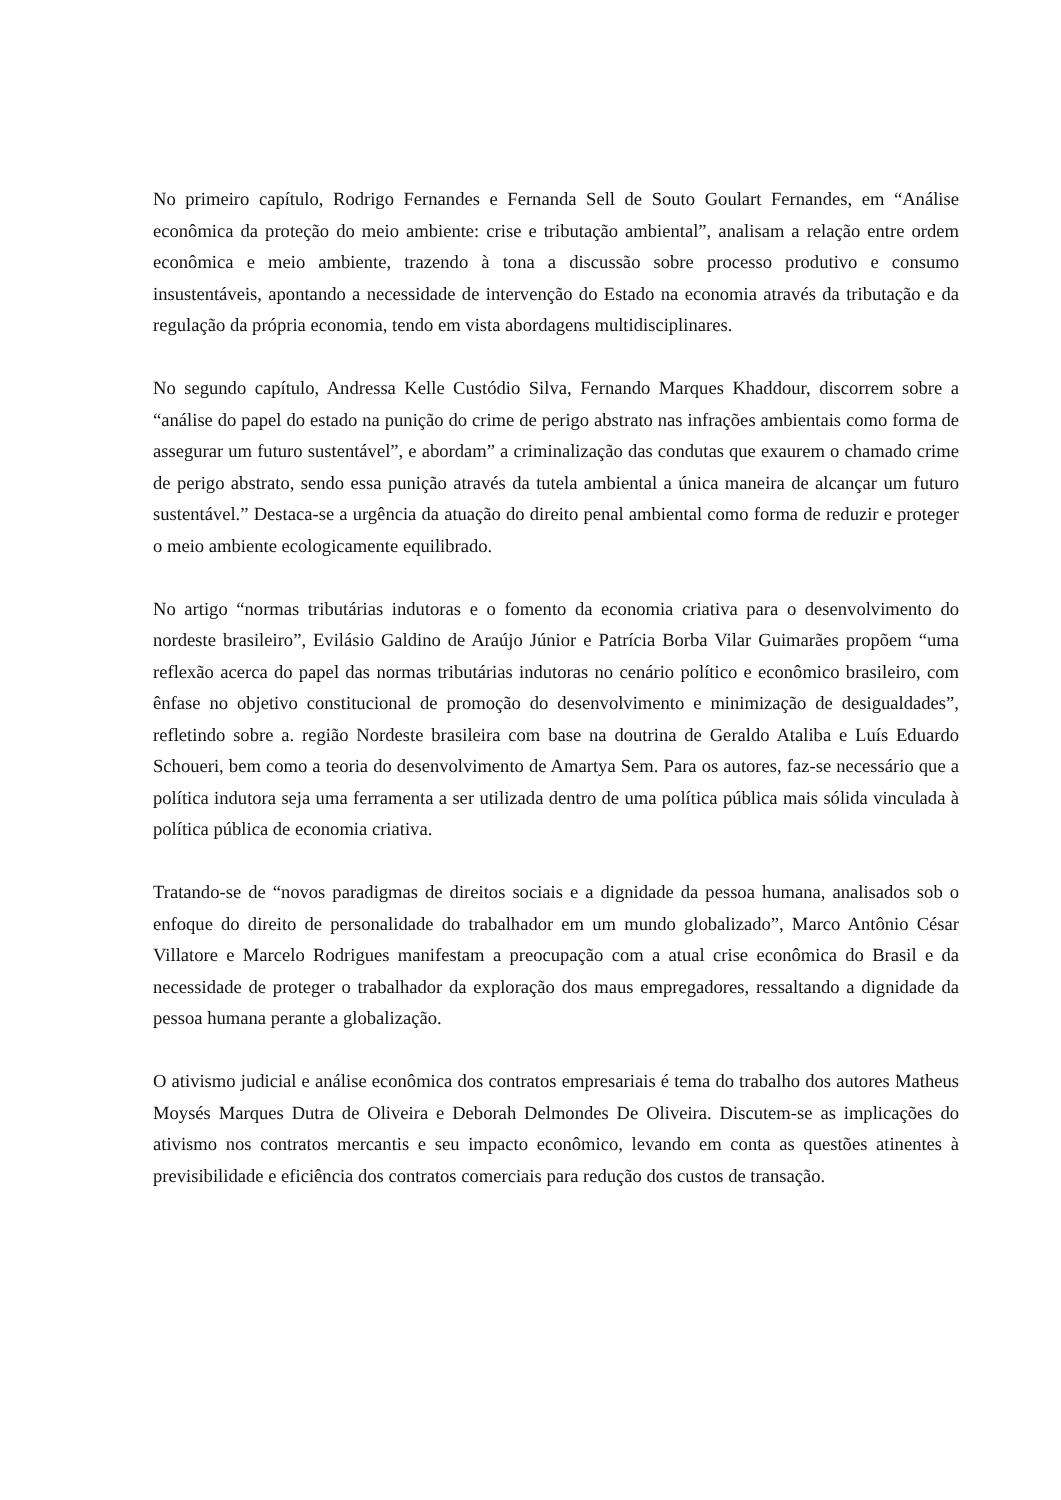No primeiro capítulo, Rodrigo Fernandes e Fernanda Sell de Souto Goulart Fernandes, em “Análise econômica da proteção do meio ambiente: crise e tributação ambiental”, analisam a relação entre ordem econômica e meio ambiente, trazendo à tona a discussão sobre processo produtivo e consumo insustentáveis, apontando a necessidade de intervenção do Estado na economia através da tributação e da regulação da própria economia, tendo em vista abordagens multidisciplinares.
No segundo capítulo, Andressa Kelle Custódio Silva, Fernando Marques Khaddour, discorrem sobre a “análise do papel do estado na punição do crime de perigo abstrato nas infrações ambientais como forma de assegurar um futuro sustentável”, e abordam” a criminalização das condutas que exaurem o chamado crime de perigo abstrato, sendo essa punição através da tutela ambiental a única maneira de alcançar um futuro sustentável.” Destaca-se a urgência da atuação do direito penal ambiental como forma de reduzir e proteger o meio ambiente ecologicamente equilibrado.
No artigo “normas tributárias indutoras e o fomento da economia criativa para o desenvolvimento do nordeste brasileiro”, Evilásio Galdino de Araújo Júnior e Patrícia Borba Vilar Guimarães propõem “uma reflexão acerca do papel das normas tributárias indutoras no cenário político e econômico brasileiro, com ênfase no objetivo constitucional de promoção do desenvolvimento e minimização de desigualdades”, refletindo sobre a. região Nordeste brasileira com base na doutrina de Geraldo Ataliba e Luís Eduardo Schoueri, bem como a teoria do desenvolvimento de Amartya Sem. Para os autores, faz-se necessário que a política indutora seja uma ferramenta a ser utilizada dentro de uma política pública mais sólida vinculada à política pública de economia criativa.
Tratando-se de “novos paradigmas de direitos sociais e a dignidade da pessoa humana, analisados sob o enfoque do direito de personalidade do trabalhador em um mundo globalizado”, Marco Antônio César Villatore e Marcelo Rodrigues manifestam a preocupação com a atual crise econômica do Brasil e da necessidade de proteger o trabalhador da exploração dos maus empregadores, ressaltando a dignidade da pessoa humana perante a globalização.
O ativismo judicial e análise econômica dos contratos empresariais é tema do trabalho dos autores Matheus Moysés Marques Dutra de Oliveira e Deborah Delmondes De Oliveira. Discutem-se as implicações do ativismo nos contratos mercantis e seu impacto econômico, levando em conta as questões atinentes à previsibilidade e eficiência dos contratos comerciais para redução dos custos de transação.